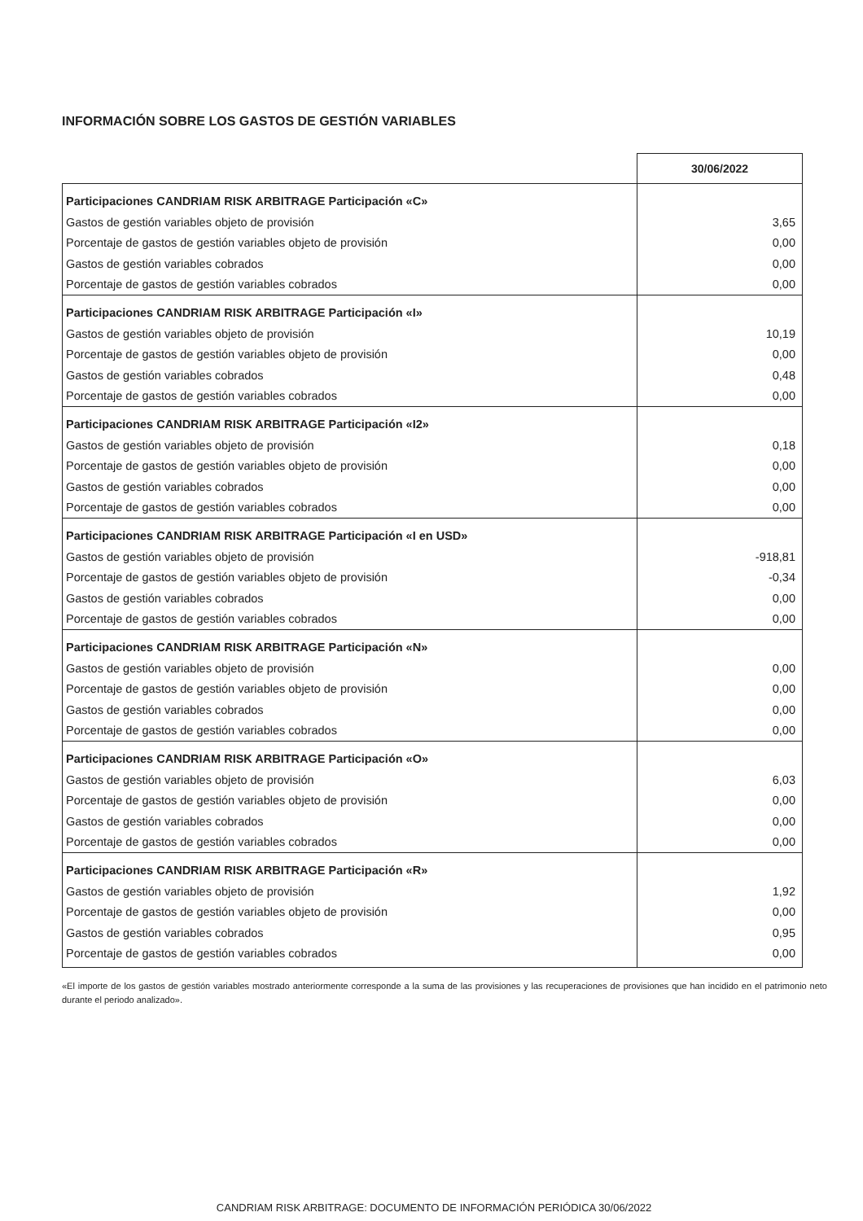INFORMACIÓN SOBRE LOS GASTOS DE GESTIÓN VARIABLES
| | 30/06/2022 |
| Participaciones CANDRIAM RISK ARBITRAGE Participación «C» | |
| Gastos de gestión variables objeto de provisión | 3,65 |
| Porcentaje de gastos de gestión variables objeto de provisión | 0,00 |
| Gastos de gestión variables cobrados | 0,00 |
| Porcentaje de gastos de gestión variables cobrados | 0,00 |
| Participaciones CANDRIAM RISK ARBITRAGE Participación «I» | |
| Gastos de gestión variables objeto de provisión | 10,19 |
| Porcentaje de gastos de gestión variables objeto de provisión | 0,00 |
| Gastos de gestión variables cobrados | 0,48 |
| Porcentaje de gastos de gestión variables cobrados | 0,00 |
| Participaciones CANDRIAM RISK ARBITRAGE Participación «I2» | |
| Gastos de gestión variables objeto de provisión | 0,18 |
| Porcentaje de gastos de gestión variables objeto de provisión | 0,00 |
| Gastos de gestión variables cobrados | 0,00 |
| Porcentaje de gastos de gestión variables cobrados | 0,00 |
| Participaciones CANDRIAM RISK ARBITRAGE Participación «I en USD» | |
| Gastos de gestión variables objeto de provisión | -918,81 |
| Porcentaje de gastos de gestión variables objeto de provisión | -0,34 |
| Gastos de gestión variables cobrados | 0,00 |
| Porcentaje de gastos de gestión variables cobrados | 0,00 |
| Participaciones CANDRIAM RISK ARBITRAGE Participación «N» | |
| Gastos de gestión variables objeto de provisión | 0,00 |
| Porcentaje de gastos de gestión variables objeto de provisión | 0,00 |
| Gastos de gestión variables cobrados | 0,00 |
| Porcentaje de gastos de gestión variables cobrados | 0,00 |
| Participaciones CANDRIAM RISK ARBITRAGE Participación «O» | |
| Gastos de gestión variables objeto de provisión | 6,03 |
| Porcentaje de gastos de gestión variables objeto de provisión | 0,00 |
| Gastos de gestión variables cobrados | 0,00 |
| Porcentaje de gastos de gestión variables cobrados | 0,00 |
| Participaciones CANDRIAM RISK ARBITRAGE Participación «R» | |
| Gastos de gestión variables objeto de provisión | 1,92 |
| Porcentaje de gastos de gestión variables objeto de provisión | 0,00 |
| Gastos de gestión variables cobrados | 0,95 |
| Porcentaje de gastos de gestión variables cobrados | 0,00 |
«El importe de los gastos de gestión variables mostrado anteriormente corresponde a la suma de las provisiones y las recuperaciones de provisiones que han incidido en el patrimonio neto durante el periodo analizado».
CANDRIAM RISK ARBITRAGE: DOCUMENTO DE INFORMACIÓN PERIÓDICA 30/06/2022